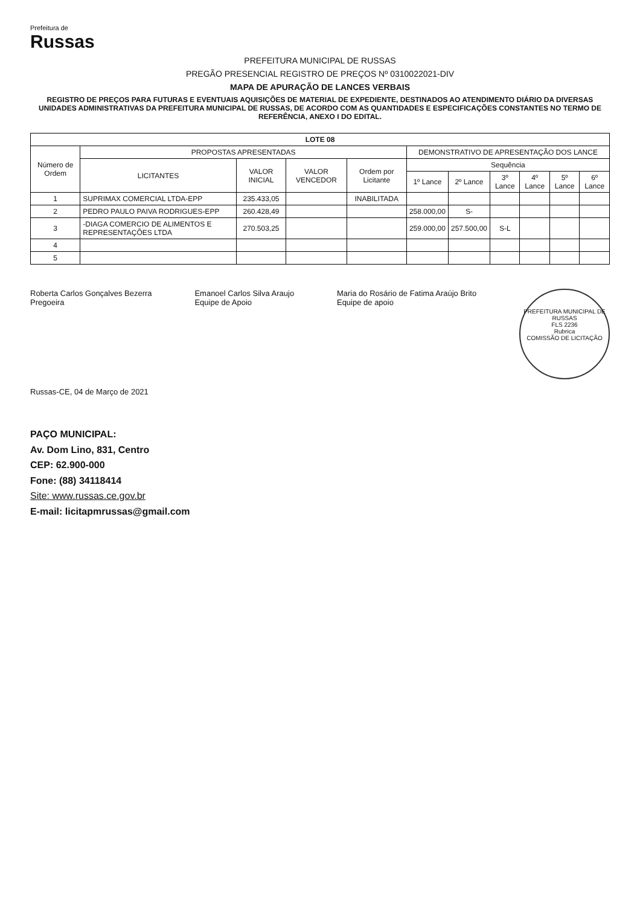Prefeitura de
Russas
PREFEITURA MUNICIPAL DE RUSSAS
PREGÃO PRESENCIAL REGISTRO DE PREÇOS Nº 0310022021-DIV
MAPA DE APURAÇÃO DE LANCES VERBAIS
REGISTRO DE PREÇOS PARA FUTURAS E EVENTUAIS AQUISIÇÕES DE MATERIAL DE EXPEDIENTE, DESTINADOS AO ATENDIMENTO DIÁRIO DA DIVERSAS UNIDADES ADMINISTRATIVAS DA PREFEITURA MUNICIPAL DE RUSSAS, DE ACORDO COM AS QUANTIDADES E ESPECIFICAÇÕES CONSTANTES NO TERMO DE REFERÊNCIA, ANEXO I DO EDITAL.
| LOTE 08 | | | | | | | | | | |
| --- | --- | --- | --- | --- | --- | --- | --- | --- | --- | --- |
| Número de Ordem | PROPOSTAS APRESENTADAS | | | | DEMONSTRATIVO DE APRESENTAÇÃO DOS LANCE | | | | | |
| | LICITANTES | VALOR INICIAL | VALOR VENCEDOR | Ordem por Licitante | Sequência | | | | | |
| | | | | | 1º Lance | 2º Lance | 3º Lance | 4º Lance | 5º Lance | 6º Lance |
| 1 | SUPRIMAX COMERCIAL LTDA-EPP | 235.433,05 | | INABILITADA | | | | | | |
| 2 | PEDRO PAULO PAIVA RODRIGUES-EPP | 260.428,49 | | | 258.000,00 | S- | | | | |
| 3 | -DIAGA COMERCIO DE ALIMENTOS E REPRESENTAÇÕES LTDA | 270.503,25 | | | 259.000,00 | 257.500,00 | S-L | | | |
| 4 | | | | | | | | | | |
| 5 | | | | | | | | | | |
Roberta Carlos Gonçalves Bezerra
Pregoeira
Emanoel Carlos Silva Araujo
Equipe de Apoio
Maria do Rosário de Fatima Araújo Brito
Equipe de apoio
PREFEITURA MUNICIPAL DE RUSSAS
FLS 2236
Rubrica
COMISSÃO DE LICITAÇÃO
Russas-CE, 04 de Março de 2021
PAÇO MUNICIPAL:
Av. Dom Lino, 831, Centro
CEP: 62.900-000
Fone: (88) 34118414
Site: www.russas.ce.gov.br
E-mail: licitapmrussas@gmail.com